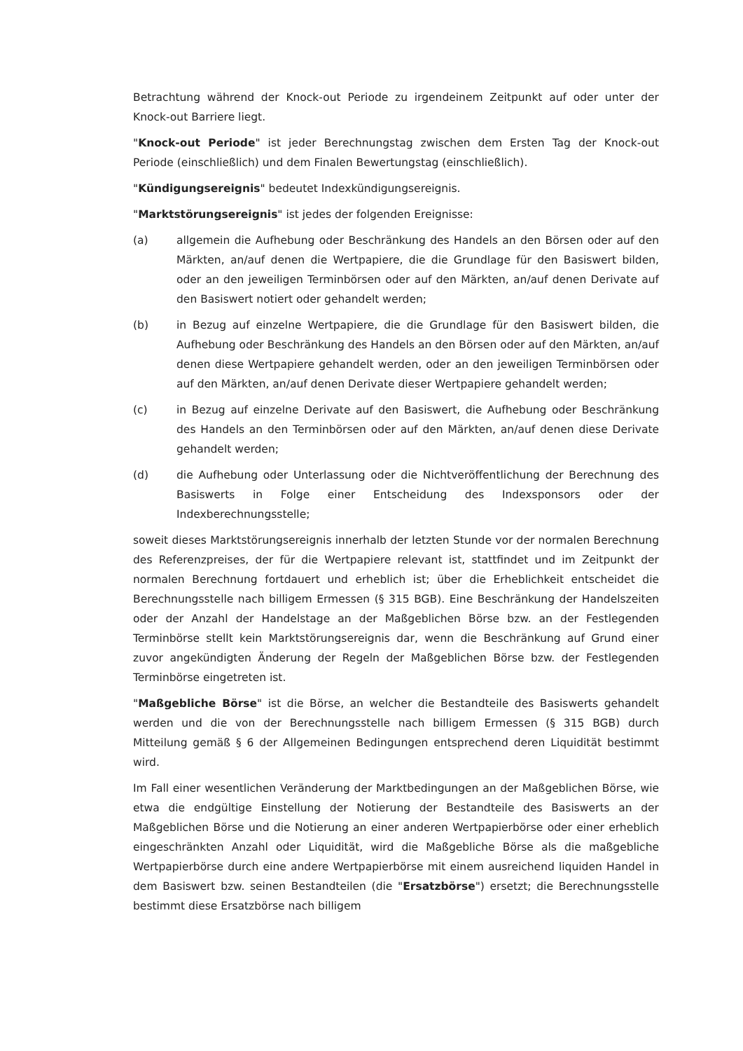Betrachtung während der Knock-out Periode zu irgendeinem Zeitpunkt auf oder unter der Knock-out Barriere liegt.
"Knock-out Periode" ist jeder Berechnungstag zwischen dem Ersten Tag der Knock-out Periode (einschließlich) und dem Finalen Bewertungstag (einschließlich).
"Kündigungsereignis" bedeutet Indexkündigungsereignis.
"Marktstörungsereignis" ist jedes der folgenden Ereignisse:
(a) allgemein die Aufhebung oder Beschränkung des Handels an den Börsen oder auf den Märkten, an/auf denen die Wertpapiere, die die Grundlage für den Basiswert bilden, oder an den jeweiligen Terminbörsen oder auf den Märkten, an/auf denen Derivate auf den Basiswert notiert oder gehandelt werden;
(b) in Bezug auf einzelne Wertpapiere, die die Grundlage für den Basiswert bilden, die Aufhebung oder Beschränkung des Handels an den Börsen oder auf den Märkten, an/auf denen diese Wertpapiere gehandelt werden, oder an den jeweiligen Terminbörsen oder auf den Märkten, an/auf denen Derivate dieser Wertpapiere gehandelt werden;
(c) in Bezug auf einzelne Derivate auf den Basiswert, die Aufhebung oder Beschränkung des Handels an den Terminbörsen oder auf den Märkten, an/auf denen diese Derivate gehandelt werden;
(d) die Aufhebung oder Unterlassung oder die Nichtveröffentlichung der Berechnung des Basiswerts in Folge einer Entscheidung des Indexsponsors oder der Indexberechnungsstelle;
soweit dieses Marktstörungsereignis innerhalb der letzten Stunde vor der normalen Berechnung des Referenzpreises, der für die Wertpapiere relevant ist, stattfindet und im Zeitpunkt der normalen Berechnung fortdauert und erheblich ist; über die Erheblichkeit entscheidet die Berechnungsstelle nach billigem Ermessen (§ 315 BGB). Eine Beschränkung der Handelszeiten oder der Anzahl der Handelstage an der Maßgeblichen Börse bzw. an der Festlegenden Terminbörse stellt kein Marktstörungsereignis dar, wenn die Beschränkung auf Grund einer zuvor angekündigten Änderung der Regeln der Maßgeblichen Börse bzw. der Festlegenden Terminbörse eingetreten ist.
"Maßgebliche Börse" ist die Börse, an welcher die Bestandteile des Basiswerts gehandelt werden und die von der Berechnungsstelle nach billigem Ermessen (§ 315 BGB) durch Mitteilung gemäß § 6 der Allgemeinen Bedingungen entsprechend deren Liquidität bestimmt wird.
Im Fall einer wesentlichen Veränderung der Marktbedingungen an der Maßgeblichen Börse, wie etwa die endgültige Einstellung der Notierung der Bestandteile des Basiswerts an der Maßgeblichen Börse und die Notierung an einer anderen Wertpapierbörse oder einer erheblich eingeschränkten Anzahl oder Liquidität, wird die Maßgebliche Börse als die maßgebliche Wertpapierbörse durch eine andere Wertpapierbörse mit einem ausreichend liquiden Handel in dem Basiswert bzw. seinen Bestandteilen (die "Ersatzbörse") ersetzt; die Berechnungsstelle bestimmt diese Ersatzbörse nach billigem